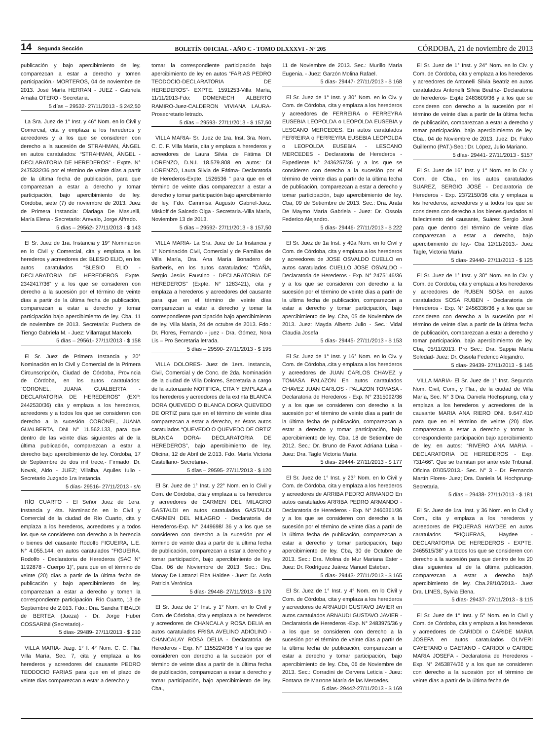14 Segunda Sección BOLETÍN OFICIAL - AÑO C - TOMO DLXXXVI - Nº 205 CÓRDOBA, 21 de noviembre de 2013
publicación y bajo apercibimiento de ley, comparezcan a estar a derecho y tomen participación.- MORTEROS, 04 de noviembre de 2013. José María HERRAN - JUEZ - Gabriela Amalia OTERO - Secretaria.
5 días – 29532- 27/11/2013 - $ 242,50
La Sra. Juez de 1° Inst. y 46° Nom. en lo Civil y Comercial, cita y emplaza a los herederos y acreedores y a los que se consideren con derecho a la sucesión de STRAHMAN, ÁNGEL en autos caratulados: “STRAHMAN, ÁNGEL - DECLARATORIA DE HEREDEROS” - Expte. N° 2475332/36 por el término de veinte días a partir de la última fecha de publicación, para que comparezcan a estar a derecho y tomar participación, bajo apercibimiento de ley. Córdoba, siete (7) de noviembre de 2013. Juez de Primera Instancia: Olariaga De Masuelli, María Elena - Secretario: Arevalo, Jorge Alfredo.
5 días – 29562- 27/11/2013 - $ 143
El Sr. Juez de 1ra. Instancia y 19° Nominación en lo Civil y Comercial, cita y emplaza a los herederos y acreedores de: BLESIO ELIO, en los autos caratulados “BLESIO ELIO - DECLARATORIA DE HEREDEROS Expte. 2342417/36” y a los que se consideren con derecho a la sucesión por el término de veinte días a partir de la última fecha de publicación, comparezcan a estar a derecho y tomar participación bajo apercibimiento de ley. Cba. 11 de noviembre de 2013. Secretaría: Pucheta de Tiengo Gabriela M. - Juez: Villarragut Marcelo.
5 días – 29561- 27/11/2013 - $ 158
El Sr. Juez de Primera Instancia y 20° Nominación en lo Civil y Comercial de la Primera Circunscripción, Ciudad de Córdoba, Provincia de Córdoba, en los autos caratulados: “CORONEL, JUANA GUALBERTA - DECLARATORIA DE HEREDEROS” (EXP. 2442530/36) cita y emplaza a los herederos, acreedores y a todos los que se consideren con derecho a la sucesión CORONEL, JUANA GUALBERTA, DNI N° 11.562.133, para que dentro de las veinte días siguientes al de la última publicación, comparezcan a estar a derecho bajo apercibimiento de ley. Córdoba, 17 de Septiembre de dos mil trece,- Firmado: Dr. Novak, Aldo - JUEZ; Villalba, Aquiles Iulio - Secretario Juzgado 1ra Instancia.
5 días- 29516- 27/11/2013 - s/c
RÍO CUARTO - El Señor Juez de 1era. Instancia y 4ta. Nominación en lo Civil y Comercial de la ciudad de Río Cuarto, cita y emplaza a los herederos, acreedores y a todos los que se consideren con derecho a la herencia o bienes del causante Rodolfo FIGUEIRA, L.E. N° 4.055.144, en autos caratulados “FIGUEIRA, Rodolfo - Declaratoria de Herederos (SAC N° 1192878 - Cuerpo 1)”, para que en el término de veinte (20) días a partir de la última fecha de publicación y bajo apercibimiento de ley, comparezcan a estar a derecho y tomen la correspondiente participación. Río Cuarto, 13 de Septiembre de 2.013. Fdo.: Dra. Sandra TIBALDI de BERTEA (Jueza) - Dr. Jorge Huber COSSARINI (Secretario).-
5 días- 29489- 27/11/2013 - $ 210
VILLA MARIA- Juzg. 1° I. 4° Nom. C. C. Flia. Villa María, Sec. 7, cita y emplaza a los herederos y acreedores del causante PEDRO TEODOCIO FARIAS para que en el plazo de veinte días comparezcan a estar a derecho y
tomar la correspondiente participación bajo apercibimiento de ley en autos “FARIAS PEDRO TEODOCIO-DECLARATORIA DE HEREDEROS”- EXPTE. 1591253-Villa María, 11/11/2013-Fdo: DOMENECH ALBERTO RAMIRO-Juez-CALDERON VIVIANA LAURA-Prosecretario letrado.
5 días – 29593- 27/11/2013 - $ 157,50
VILLA MARIA- Sr. Juez de 1ra. Inst. 3ra. Nom. C. C. F. Villa María, cita y emplaza a herederos y acreedores de Laura Silvia de Fátima DI LORENZO, D.N.I. 18.579.808 en autos: DI LORENZO, Laura Silvia de Fátima- Declaratoria de Herederos-Expte. 1526536 “ para que en el término de veinte días comparezcan a estar a derecho y tomar participación bajo apercibimiento de ley. Fdo. Cammisa Augusto Gabriel-Juez. Miskoff de Salcedo Olga - Secretaria.-Villa María, Noviembre 13 de 2013.
5 días – 29592- 27/11/2013 - $ 157,50
VILLA MARIA- La Sra. Juez de 1a Instancia y 1° Nominación Civil, Comercial y de Familias de Villa María, Dra. Ana María Bonadero de Barberis, en los autos caratulados: “CAÑA, Sergio Jesús Faustino - DECLARATORIA DE HEREDEROS” (Expte. N° 1283421), cita y emplaza a herederos y acreedores del causante para que en el término de veinte días comparezcan a estar a derecho y tomar la correspondiente participación bajo apercibimiento de ley. Villa María, 24 de octubre de 2013. Fdo.: Dr. Flores, Fernando - juez - Dra. Gómez, Nora Lis – Pro Secretaria letrada.
5 días – 29590- 27/11/2013 - $ 195
VILLA DOLORES- Juez de 1era. Instancia, Civil, Comercial y de Conc. de 2da. Nominación de la ciudad de Villa Dolores, Secretaria a cargo de la autorizante NOTIFICA, CITA Y EMPLAZA a los herederos y acreedores de la extinta BLANCA DORA QUEVEDO O BLANCA DORA QUEVEDO DE ORTIZ para que en el término de veinte días comparezcan a estar a derecho, en éstos autos caratulados “QUEVEDO O QUEVEDO DE ORTIZ BLANCA DORA- DECLARATORIA DE HEREDEROS”, bajo apercibimiento de ley. Oficina, 12 de Abril de 2.013. Fdo. María Victoria Castellano- Secretaria-.
5 días – 29595- 27/11/2013 - $ 120
El Sr. Juez de 1° Inst. y 22° Nom. en lo Civil y Com. de Córdoba, cita y emplaza a los herederos y acreedores de CARMEN DEL MILAGRO GASTALDI en autos caratulados GASTALDI CARMEN DEL MILAGRO - Declaratoria de Herederos-Exp. N° 2449698/ 36 y a los que se consideren con derecho a la sucesión por el término de veinte días a partir de la última fecha de publicación, comparezcan a estar a derecho y tomar participación, bajo apercibimiento de ley. Cba. 06 de Noviembre de 2013. Sec.: Dra. Monay De Lattanzi Elba Haidee - Juez: Dr. Asrin Patricia Verónica
5 días- 29448- 27/11/2013 - $ 170
El Sr. Juez de 1° Inst. y 1° Nom. en lo Civil y Com. de Córdoba, cita y emplaza a los herederos y acreedores de CHANCALA y ROSA DELIA en autos caratulados FRISA AVELINO ADIOLINO - CHANCALAY ROSA DELIA - Declaratoria de Herederos - Exp. N° 1155224/36 Y a los que se consideren con derecho a la sucesión por el término de veinte días a partir de la última fecha de publicación, comparezcan a estar a derecho y tomar participación, bajo apercibimiento de ley. Cba.,
11 de Noviembre de 2013. Sec.: Murillo María Eugenia. - Juez: Garzón Molina Rafael.
5 días- 29447- 27/11/2013 - $ 168
El Sr. Juez de 1° Inst. y 30° Nom. en lo Civ. y Com. de Córdoba, cita y emplaza a los herederos y acreedores de FERREIRA o FERREYRA EUSEBIA LEOPOLDA o LEOPOLDA EUSEBIA y LESCANO MERCEDES. En autos caratulados FERREIRA o FERREYRA EUSEBIA LEOPOLDA o LEOPOLDA EUSEBIA - LESCANO MERCEDES - Declaratoria de Herederos - Expediente N° 2436257/36 y a los que se consideren con derecho a la sucesión por el término de veinte días a partir de la última fecha de publicación, comparezcan a estar a derecho y tomar participación, bajo apercibimiento de ley. Cba, 09 de Setiembre de 2013. Sec.: Dra. Arata De Maymo María Gabriela - Juez: Dr. Ossola Federico Alejandro.
5 días- 29446- 27/11/2013 - $ 222
El Sr. Juez de 1a Inst. y 40a Nom. en lo Civil y Com. de Córdoba, cita y emplaza a los herederos y acreedores de JOSE OSVALDO CUELLO en autos caratulados CUELLO JOSE OSVALDO - Declaratoria de Herederos - Exp. N° 2475146/36 y a los que se consideren con derecho a la sucesión por el término de veinte días a partir de la ultima fecha de publicación, comparezcan a estar a derecho y tomar participación, bajo apercibimiento de ley. Cba, 05 de Noviembre de 2013. Juez: Mayda Alberto Julio - Sec.: Vidal Claudia Josefa
5 días- 29445- 27/11/2013 - $ 153
El Sr. Juez de 1° Inst. y 16° Nom. en lo Civ. y Com. de Córdoba,.cita y emplaza a los herederos y acreedores de JUAN CARLOS CHAVEZ y TOMASA PALAZON En autos caratulados CHAVEZ JUAN CARLOS - PALAZON TOMASA - Declaratoria de Herederos - Exp. N° 2315092/36 y a los que se consideren con derecho a la sucesión por el término de veinte días a partir de la última fecha de publicación, comparezcan a estar a derecho y tomar participación, bajo apercibimiento de ley. Cba, 18 de Setiembre de 2012. Sec.: Dr. Bruno de Favot Adriana Luisa - Juez: Dra. Tagle Victoria María.
5 días- 29444- 27/11/2013 - $ 177
El Sr. Juez de 1° Inst. y 23° Nom. en lo Civil y Com. de Córdoba, cita y emplaza a los herederos y acreedores de ARRIBA PEDRO ARMANDO En autos caratulados ARRIBA PEDRO ARMANDO - Declaratoria de Herederos - Exp. N° 2460361/36 y a los que se consideren con derecho a la sucesión por el término de veinte días a partir de la última fecha de publicación, comparezcan a estar a derecho y tomar participación, bajo apercibimiento de ley. Cba, 30 de Octubre de 2013. Sec.: Dra. Molina de Mur Mariana Ester - Juez: Dr. Rodríguez Juárez Manuel Esteban.
5 días- 29443- 27/11/2013 - $ 165
El Sr. Juez de 1° Inst. y 4° Nom. en lo Civil y Com. de Córdoba, cita y emplaza a los herederos y acreedores de ARNAUDI GUSTAVO JAVIER en autos caratulados ARNAUDI GUSTAVO JAVIER - Declaratoria de Herederos -Exp. N° 2483975/36 y a los que se consideren con derecho a la sucesión por el término de veinte días a partir de la última fecha de publicación, comparezcan a estar a derecho y tomar participación, ‘bajo apercibimiento de ley. Cba, 06 de Noviembre de 2013. Sec.: Corradini de Cervera Leticia - Juez: Fontana de Marrone María de las Mercedes.
5 días- 29442-27/11/2013 - $ 169
El Sr. Juez de 1° Inst. y 24° Nom. en lo Civ. y Com. de Córdoba, cita y emplaza a los herederos y acreedores de Antonelli Silvia Beatriz en autos caratulados Antonelli Silvia Beatriz- Declaratoria de herederos- Expte 2483609/36 y a los que se consideren con derecho a la sucesión por el término de veinte días a partir de la última fecha de publicación, comparezcan a estar a derecho y tomar participación, bajo apercibimiento de ley. Cba., 04 de Noviembre de 2013. Juez: Dr. Falco Guillermo (PAT.)-Sec.: Dr. López, Julio Mariano.
5 días- 29441- 27/11/2013 - $157
El Sr. Juez de 16° Inst. y 1° Nom. en lo Civ. y Com. de Cba., en los autos caratulados SUAREZ, SERGIO JOSÉ - Declaratoria de Herederos - Exp. 2372150/36 cita y emplaza a los herederos, acreedores y a todos los que se consideren con derecho a los bienes quedados al fallecimiento del causante, Suárez Sergio José para que dentro del término de veinte días comparezcan a estar a derecho, bajo apercibimiento de ley.- Cba 12/11/2013.- Juez Tagle, Victoria María.
5 días- 29440- 27/11/2013 - $ 125
El Sr. Juez de 1° Inst. y 30° Nom. en lo Civ. y Com. de Córdoba, cita y emplaza a los herederos y acreedores de RUBEN SOSA en autos caratulados SOSA RUBEN - Declaratoria de Herederos - Exp. N° 2456336/36 y a los que se consideren con derecho a la sucesión por el término de veinte días a partir de la última fecha de publicación, comparezcan a estar a derecho y tomar participación, bajo apercibimiento de ley. Cba, 05/11/2013. Pro Sec.: Dra. Sappia María Soledad- Juez: Dr. Ossola Federico Alejandro.
5 días- 29439- 27/11/2013 - $ 145
VILLA MARIA- El Sr. Juez de 1° Inst. Segunda Nom. Civil, Com., y Flia., de la ciudad de Villa María, Sec. N° 3 Dra. Daniela Hochsprung, cita y emplaza a los herederos y acreedores de la causante MARIA ANA RIERO DNI. 9.647.410 para que en el término de veinte (20) días comparezcan a estar a derecho y tomar la correspondiente participación bajo apercibimiento de ley, en autos: “RIVERO ANA MARIA - DECLARATORIA DE HEREDEROS - Exp. 731466”. Que se tramitan por ante este Tribunal, Oficina 07/05/2013.- Sec. N° 3 - Dr. Fernando Martín Flores- Juez; Dra. Daniela M. Hochprung-Secretaria.
5 días – 29438- 27/11/2013 - $ 181
El Sr. Juez de 1ra. Inst. y 36 Nom. en lo Civil y Com., cita y emplaza a los herederos y acreedores de PIQUERAS HAYDEE en autos caratulados “PIQUERAS, Haydee - DECLARATORIA DE HEREDEROS - EXPTE. 2465515/36” y a todos los que se consideren con derecho a la sucesión para que dentro de los 20 días siguientes al de la última publicación, comparezcan a estar a derecho bajó apercibimiento de ley. Cba.28/10/2013.- Juez Dra. LINES, Sylvia Elena.
5 días- 29437- 27/11/2013 - $ 115
El Sr. Juez de 1° Inst. y 5° Nom. en lo Civil y Com. de Córdoba, cita y emplaza a los herederos y acreedores de CARIDDI o CARIDE MARIA JOSEFA en autos caratulados OLIVERI CAYETANO o GAETANO - CARIDDI o CARIDE MARIA JOSEFA - Declaratoria de Herederos - Exp. N° 2453874/36 y a los que se consideren con derecho a la sucesión por el término de veinte días a partir de la última fecha de